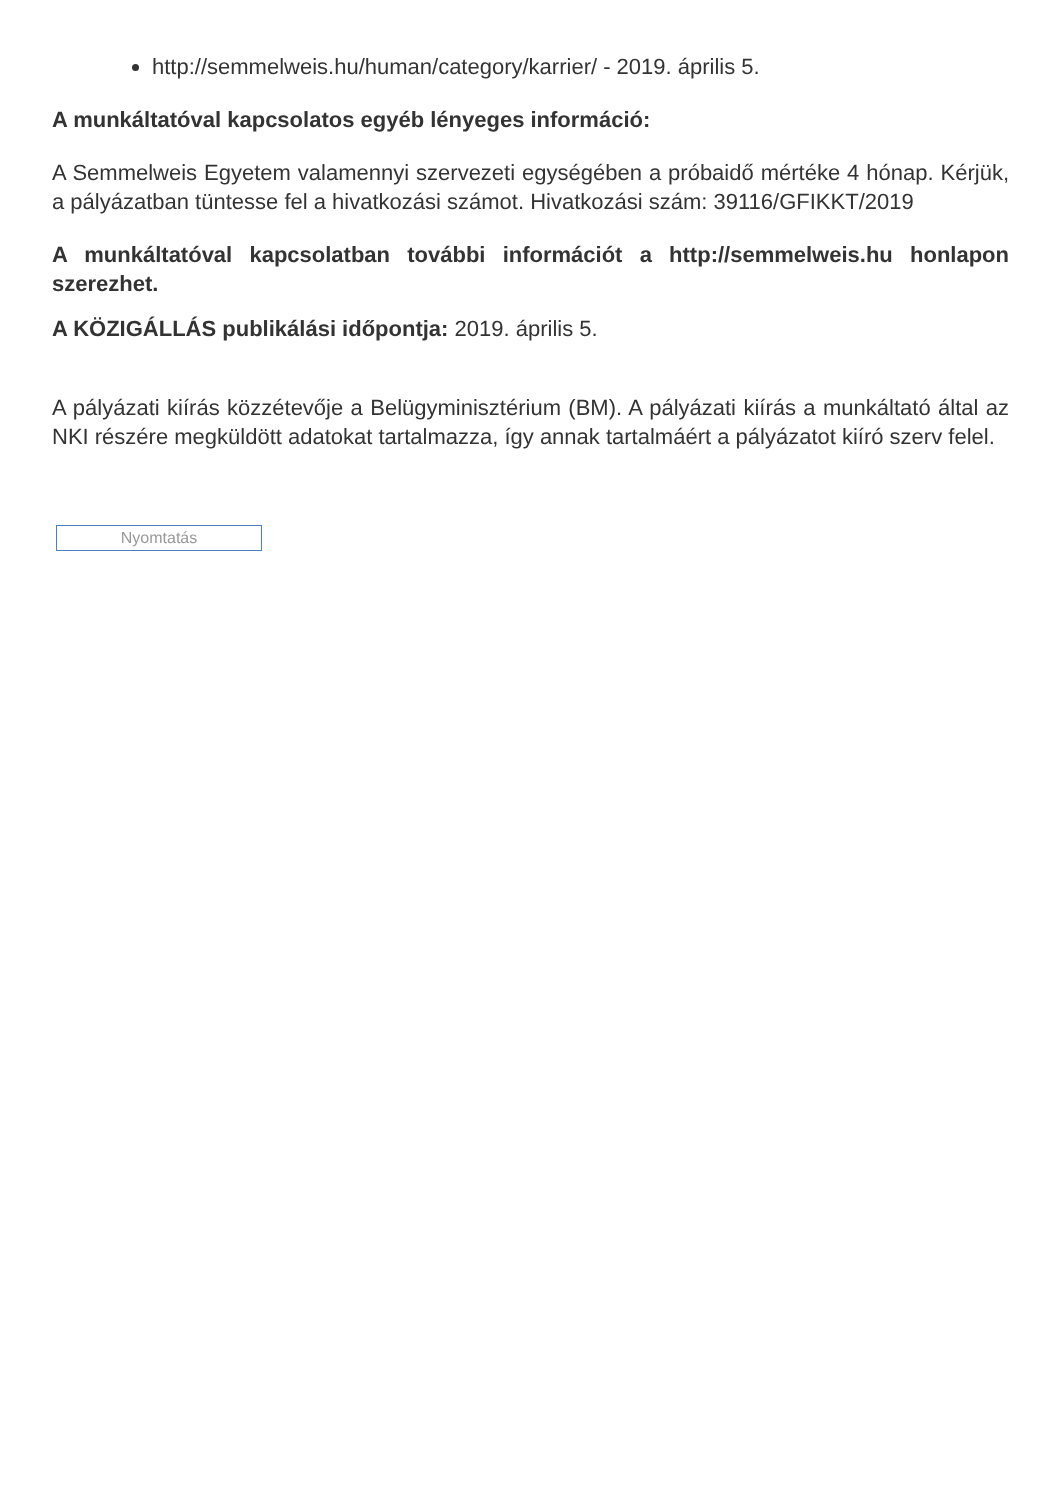http://semmelweis.hu/human/category/karrier/ - 2019. április 5.
A munkáltatóval kapcsolatos egyéb lényeges információ:
A Semmelweis Egyetem valamennyi szervezeti egységében a próbaidő mértéke 4 hónap. Kérjük, a pályázatban tüntesse fel a hivatkozási számot. Hivatkozási szám: 39116/GFIKKT/2019
A munkáltatóval kapcsolatban további információt a http://semmelweis.hu honlapon szerezhet.
A KÖZIGÁLLÁS publikálási időpontja: 2019. április 5.
A pályázati kiírás közzétevője a Belügyminisztérium (BM). A pályázati kiírás a munkáltató által az NKI részére megküldött adatokat tartalmazza, így annak tartalmáért a pályázatot kiíró szerv felel.
Nyomtatás